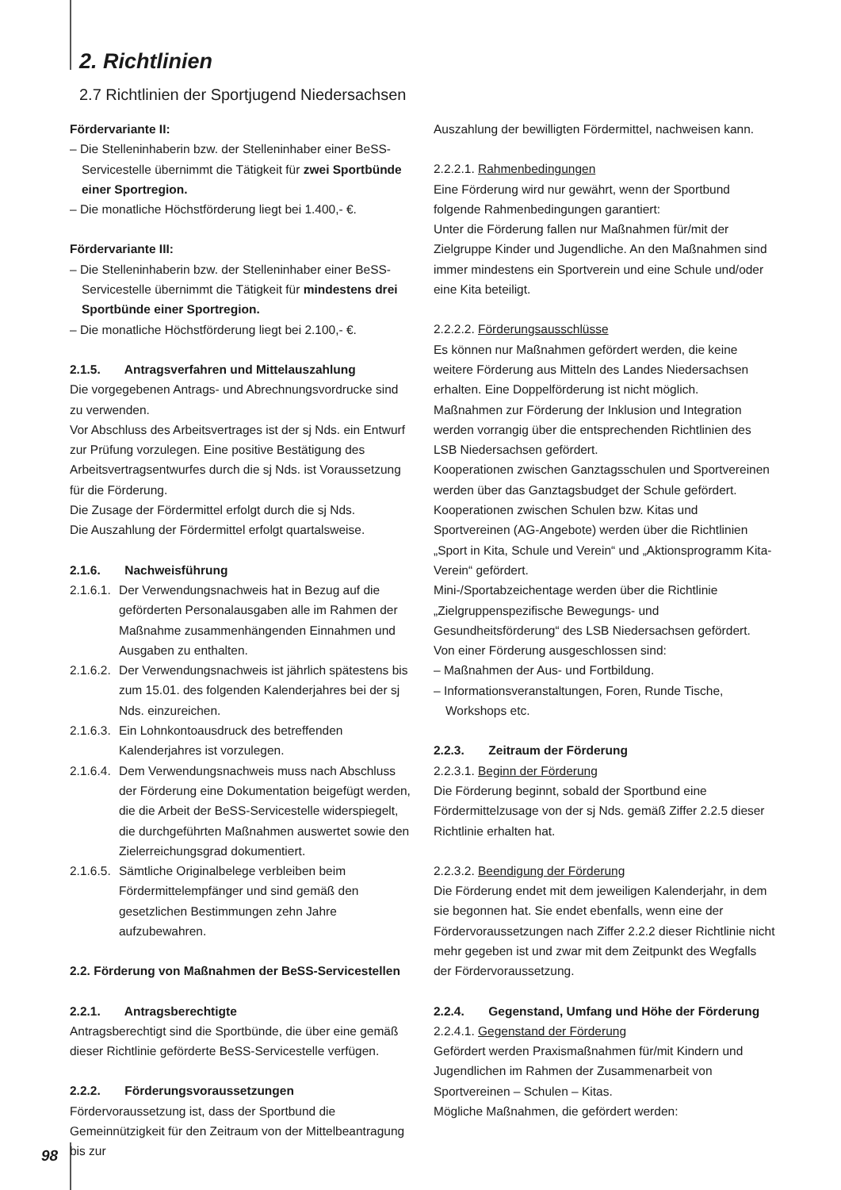2. Richtlinien
2.7 Richtlinien der Sportjugend Niedersachsen
Fördervariante II:
– Die Stelleninhaberin bzw. der Stelleninhaber einer BeSS-Servicestelle übernimmt die Tätigkeit für zwei Sportbünde einer Sportregion.
– Die monatliche Höchstförderung liegt bei 1.400,- €.
Fördervariante III:
– Die Stelleninhaberin bzw. der Stelleninhaber einer BeSS-Servicestelle übernimmt die Tätigkeit für mindestens drei Sportbünde einer Sportregion.
– Die monatliche Höchstförderung liegt bei 2.100,- €.
2.1.5. Antragsverfahren und Mittelauszahlung
Die vorgegebenen Antrags- und Abrechnungsvordrucke sind zu verwenden.
Vor Abschluss des Arbeitsvertrages ist der sj Nds. ein Entwurf zur Prüfung vorzulegen. Eine positive Bestätigung des Arbeitsvertragsentwurfes durch die sj Nds. ist Voraussetzung für die Förderung.
Die Zusage der Fördermittel erfolgt durch die sj Nds.
Die Auszahlung der Fördermittel erfolgt quartalsweise.
2.1.6. Nachweisführung
2.1.6.1.
Der Verwendungsnachweis hat in Bezug auf die geförderten Personalausgaben alle im Rahmen der Maßnahme zusammenhängenden Einnahmen und Ausgaben zu enthalten.
2.1.6.2.
Der Verwendungsnachweis ist jährlich spätestens bis zum 15.01. des folgenden Kalenderjahres bei der sj Nds. einzureichen.
2.1.6.3.
Ein Lohnkontoausdruck des betreffenden Kalenderjahres ist vorzulegen.
2.1.6.4.
Dem Verwendungsnachweis muss nach Abschluss der Förderung eine Dokumentation beigefügt werden, die die Arbeit der BeSS-Servicestelle widerspiegelt, die durchgeführten Maßnahmen auswertet sowie den Zielerreichungsgrad dokumentiert.
2.1.6.5.
Sämtliche Originalbelege verbleiben beim Fördermittelempfänger und sind gemäß den gesetzlichen Bestimmungen zehn Jahre aufzubewahren.
2.2. Förderung von Maßnahmen der BeSS-Servicestellen
2.2.1. Antragsberechtigte
Antragsberechtigt sind die Sportbünde, die über eine gemäß dieser Richtlinie geförderte BeSS-Servicestelle verfügen.
2.2.2. Förderungsvoraussetzungen
Fördervoraussetzung ist, dass der Sportbund die Gemeinnützigkeit für den Zeitraum von der Mittelbeantragung bis zur
Auszahlung der bewilligten Fördermittel, nachweisen kann.
2.2.2.1. Rahmenbedingungen
Eine Förderung wird nur gewährt, wenn der Sportbund folgende Rahmenbedingungen garantiert:
Unter die Förderung fallen nur Maßnahmen für/mit der Zielgruppe Kinder und Jugendliche. An den Maßnahmen sind immer mindestens ein Sportverein und eine Schule und/oder eine Kita beteiligt.
2.2.2.2. Förderungsausschlüsse
Es können nur Maßnahmen gefördert werden, die keine weitere Förderung aus Mitteln des Landes Niedersachsen erhalten. Eine Doppelförderung ist nicht möglich.
Maßnahmen zur Förderung der Inklusion und Integration werden vorrangig über die entsprechenden Richtlinien des LSB Niedersachsen gefördert.
Kooperationen zwischen Ganztagsschulen und Sportvereinen werden über das Ganztagsbudget der Schule gefördert.
Kooperationen zwischen Schulen bzw. Kitas und Sportvereinen (AG-Angebote) werden über die Richtlinien „Sport in Kita, Schule und Verein“ und „Aktionsprogramm Kita-Verein“ gefördert.
Mini-/Sportabzeichentage werden über die Richtlinie „Zielgruppenspezifische Bewegungs- und Gesundheitsförderung“ des LSB Niedersachsen gefördert.
Von einer Förderung ausgeschlossen sind:
– Maßnahmen der Aus- und Fortbildung.
– Informationsveranstaltungen, Foren, Runde Tische, Workshops etc.
2.2.3. Zeitraum der Förderung
2.2.3.1. Beginn der Förderung
Die Förderung beginnt, sobald der Sportbund eine Fördermittelzusage von der sj Nds. gemäß Ziffer 2.2.5 dieser Richtlinie erhalten hat.
2.2.3.2. Beendigung der Förderung
Die Förderung endet mit dem jeweiligen Kalenderjahr, in dem sie begonnen hat. Sie endet ebenfalls, wenn eine der Fördervoraussetzungen nach Ziffer 2.2.2 dieser Richtlinie nicht mehr gegeben ist und zwar mit dem Zeitpunkt des Wegfalls der Fördervoraussetzung.
2.2.4. Gegenstand, Umfang und Höhe der Förderung
2.2.4.1. Gegenstand der Förderung
Gefördert werden Praxismaßnahmen für/mit Kindern und Jugendlichen im Rahmen der Zusammenarbeit von Sportvereinen – Schulen – Kitas.
Mögliche Maßnahmen, die gefördert werden:
98